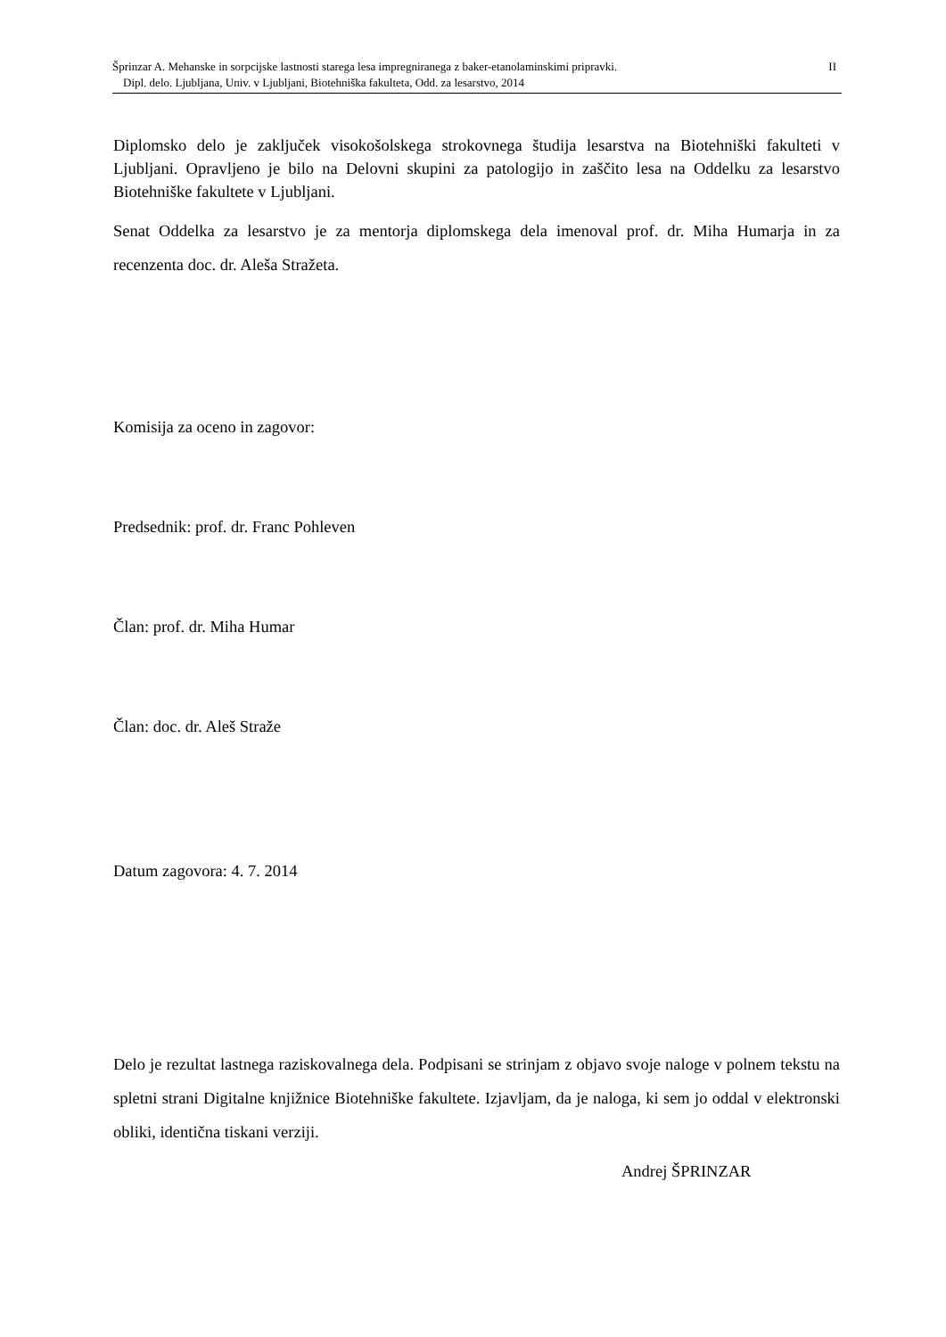II Šprinzar A. Mehanske in sorpcijske lastnosti starega lesa impregniranega z baker-etanolaminskimi pripravki.
Dipl. delo. Ljubljana, Univ. v Ljubljani, Biotehniška fakulteta, Odd. za lesarstvo, 2014
Diplomsko delo je zaključek visokošolskega strokovnega študija lesarstva na Biotehniški fakulteti v Ljubljani. Opravljeno je bilo na Delovni skupini za patologijo in zaščito lesa na Oddelku za lesarstvo Biotehniške fakultete v Ljubljani.
Senat Oddelka za lesarstvo je za mentorja diplomskega dela imenoval prof. dr. Miha Humarja in za recenzenta doc. dr. Aleša Stražeta.
Komisija za oceno in zagovor:
Predsednik: prof. dr. Franc Pohleven
Član: prof. dr. Miha Humar
Član: doc. dr. Aleš Straže
Datum zagovora: 4. 7. 2014
Delo je rezultat lastnega raziskovalnega dela. Podpisani se strinjam z objavo svoje naloge v polnem tekstu na spletni strani Digitalne knjižnice Biotehniške fakultete. Izjavljam, da je naloga, ki sem jo oddal v elektronski obliki, identična tiskani verziji.
Andrej ŠPRINZAR